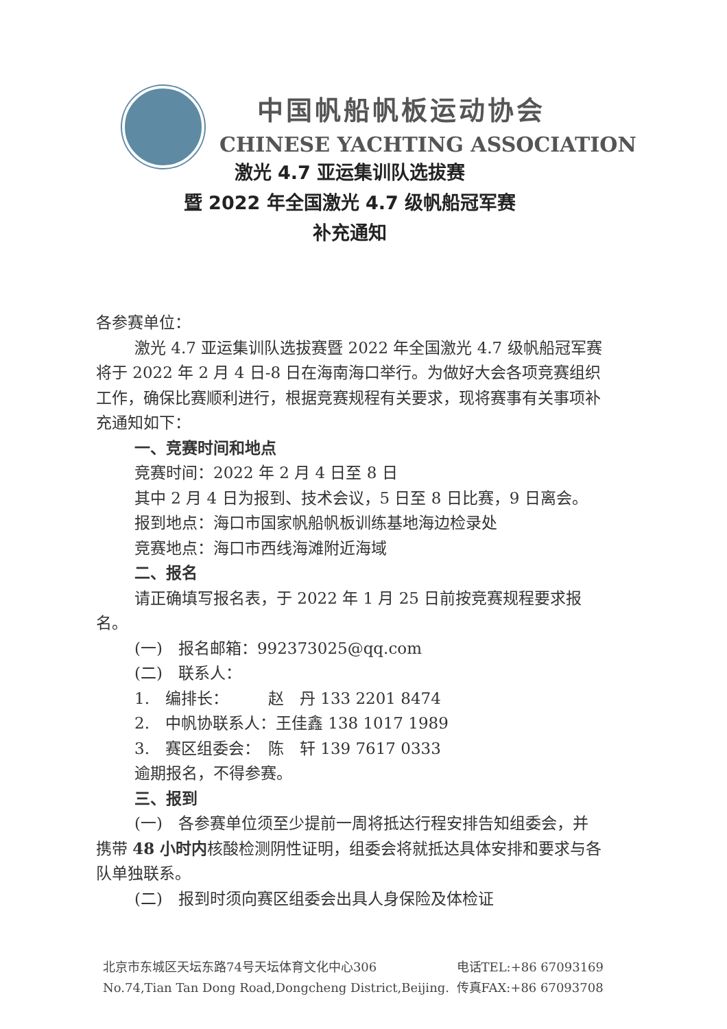中国帆船帆板运动协会
CHINESE YACHTING ASSOCIATION
激光 4.7 亚运集训队选拔赛
暨 2022 年全国激光 4.7 级帆船冠军赛
补充通知
各参赛单位：
激光 4.7 亚运集训队选拔赛暨 2022 年全国激光 4.7 级帆船冠军赛将于 2022 年 2 月 4 日-8 日在海南海口举行。为做好大会各项竞赛组织工作，确保比赛顺利进行，根据竞赛规程有关要求，现将赛事有关事项补充通知如下：
一、竞赛时间和地点
竞赛时间：2022 年 2 月 4 日至 8 日
其中 2 月 4 日为报到、技术会议，5 日至 8 日比赛，9 日离会。
报到地点：海口市国家帆船帆板训练基地海边检录处
竞赛地点：海口市西线海滩附近海域
二、报名
请正确填写报名表，于 2022 年 1 月 25 日前按竞赛规程要求报名。
(一)　报名邮箱：992373025@qq.com
(二)　联系人：
1.　编排长：　　　赵　丹 133 2201 8474
2.　中帆协联系人：王佳鑫 138 1017 1989
3.　赛区组委会：　陈　轩 139 7617 0333
逾期报名，不得参赛。
三、报到
(一)　各参赛单位须至少提前一周将抵达行程安排告知组委会，并携带 48 小时内核酸检测阴性证明，组委会将就抵达具体安排和要求与各队单独联系。
(二)　报到时须向赛区组委会出具人身保险及体检证
北京市东城区天坛东路74号天坛体育文化中心306
No.74,Tian Tan Dong Road,Dongcheng District,Beijing.
电话TEL:+86 67093169
传真FAX:+86 67093708